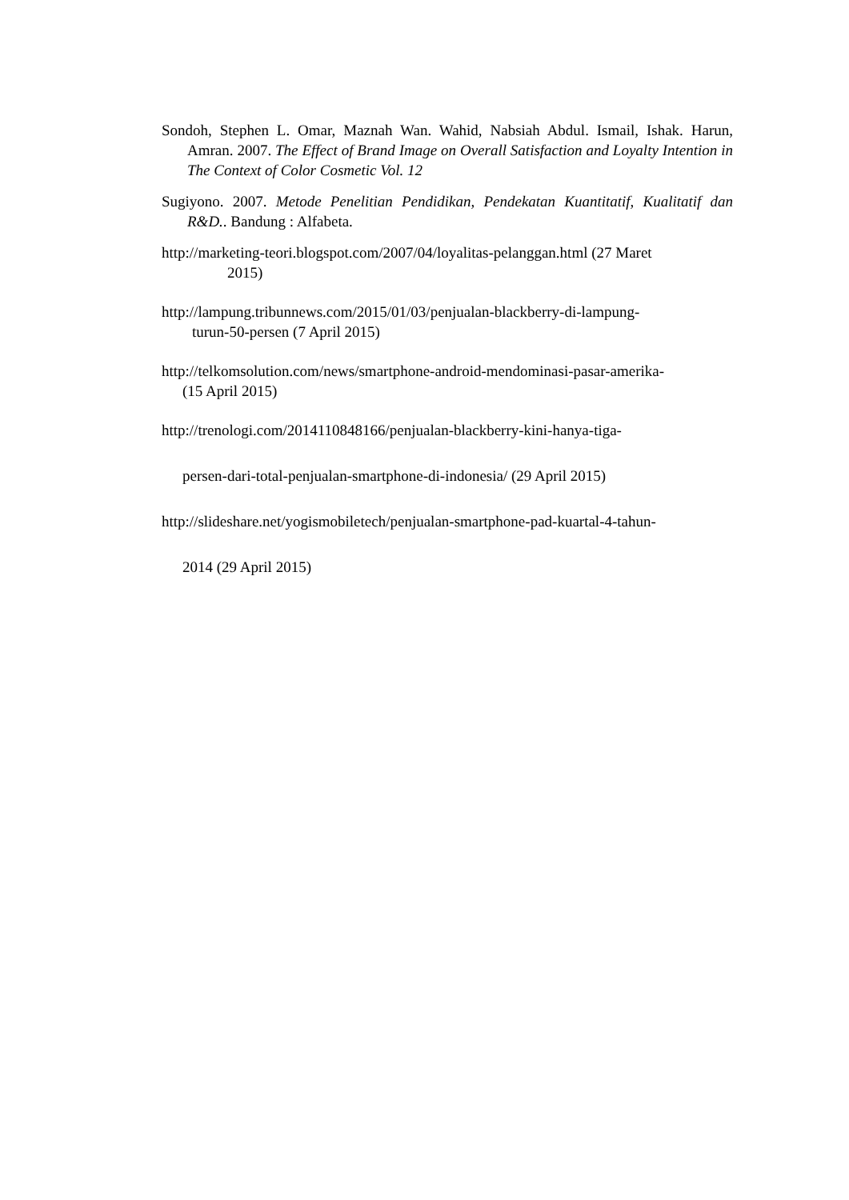Sondoh, Stephen L. Omar, Maznah Wan. Wahid, Nabsiah Abdul. Ismail, Ishak. Harun, Amran. 2007. The Effect of Brand Image on Overall Satisfaction and Loyalty Intention in The Context of Color Cosmetic Vol. 12
Sugiyono. 2007. Metode Penelitian Pendidikan, Pendekatan Kuantitatif, Kualitatif dan R&D.. Bandung : Alfabeta.
http://marketing-teori.blogspot.com/2007/04/loyalitas-pelanggan.html (27 Maret
2015)
http://lampung.tribunnews.com/2015/01/03/penjualan-blackberry-di-lampung-
turun-50-persen (7 April 2015)
http://telkomsolution.com/news/smartphone-android-mendominasi-pasar-amerika-
(15 April 2015)
http://trenologi.com/2014110848166/penjualan-blackberry-kini-hanya-tiga-
persen-dari-total-penjualan-smartphone-di-indonesia/ (29 April 2015)
http://slideshare.net/yogismobiletech/penjualan-smartphone-pad-kuartal-4-tahun-
2014 (29 April 2015)